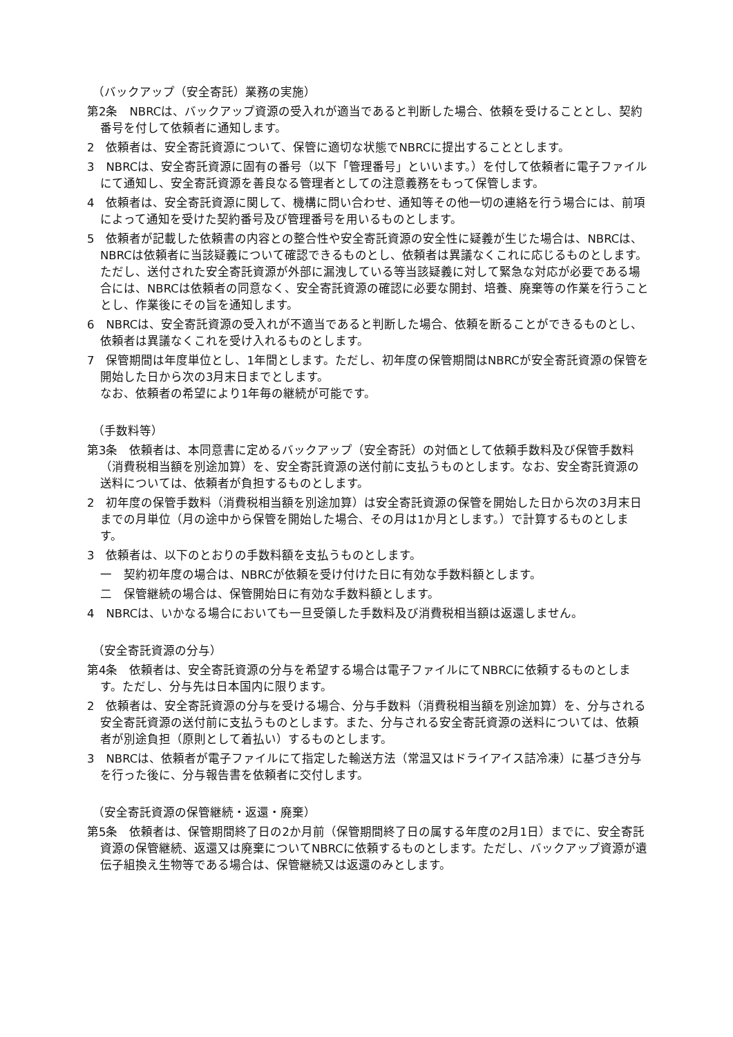（バックアップ（安全寄託）業務の実施）
第2条　NBRCは、バックアップ資源の受入れが適当であると判断した場合、依頼を受けることとし、契約番号を付して依頼者に通知します。
2　依頼者は、安全寄託資源について、保管に適切な状態でNBRCに提出することとします。
3　NBRCは、安全寄託資源に固有の番号（以下「管理番号」といいます。）を付して依頼者に電子ファイルにて通知し、安全寄託資源を善良なる管理者としての注意義務をもって保管します。
4　依頼者は、安全寄託資源に関して、機構に問い合わせ、通知等その他一切の連絡を行う場合には、前項によって通知を受けた契約番号及び管理番号を用いるものとします。
5　依頼者が記載した依頼書の内容との整合性や安全寄託資源の安全性に疑義が生じた場合は、NBRCは、NBRCは依頼者に当該疑義について確認できるものとし、依頼者は異議なくこれに応じるものとします。ただし、送付された安全寄託資源が外部に漏洩している等当該疑義に対して緊急な対応が必要である場合には、NBRCは依頼者の同意なく、安全寄託資源の確認に必要な開封、培養、廃棄等の作業を行うこととし、作業後にその旨を通知します。
6　NBRCは、安全寄託資源の受入れが不適当であると判断した場合、依頼を断ることができるものとし、依頼者は異議なくこれを受け入れるものとします。
7　保管期間は年度単位とし、1年間とします。ただし、初年度の保管期間はNBRCが安全寄託資源の保管を開始した日から次の3月末日までとします。
なお、依頼者の希望により1年毎の継続が可能です。
（手数料等）
第3条　依頼者は、本同意書に定めるバックアップ（安全寄託）の対価として依頼手数料及び保管手数料（消費税相当額を別途加算）を、安全寄託資源の送付前に支払うものとします。なお、安全寄託資源の送料については、依頼者が負担するものとします。
2　初年度の保管手数料（消費税相当額を別途加算）は安全寄託資源の保管を開始した日から次の3月末日までの月単位（月の途中から保管を開始した場合、その月は1か月とします。）で計算するものとします。
3　依頼者は、以下のとおりの手数料額を支払うものとします。
一　契約初年度の場合は、NBRCが依頼を受け付けた日に有効な手数料額とします。
二　保管継続の場合は、保管開始日に有効な手数料額とします。
4　NBRCは、いかなる場合においても一旦受領した手数料及び消費税相当額は返還しません。
（安全寄託資源の分与）
第4条　依頼者は、安全寄託資源の分与を希望する場合は電子ファイルにてNBRCに依頼するものとします。ただし、分与先は日本国内に限ります。
2　依頼者は、安全寄託資源の分与を受ける場合、分与手数料（消費税相当額を別途加算）を、分与される安全寄託資源の送付前に支払うものとします。また、分与される安全寄託資源の送料については、依頼者が別途負担（原則として着払い）するものとします。
3　NBRCは、依頼者が電子ファイルにて指定した輸送方法（常温又はドライアイス詰冷凍）に基づき分与を行った後に、分与報告書を依頼者に交付します。
（安全寄託資源の保管継続・返還・廃棄）
第5条　依頼者は、保管期間終了日の2か月前（保管期間終了日の属する年度の2月1日）までに、安全寄託資源の保管継続、返還又は廃棄についてNBRCに依頼するものとします。ただし、バックアップ資源が遺伝子組換え生物等である場合は、保管継続又は返還のみとします。